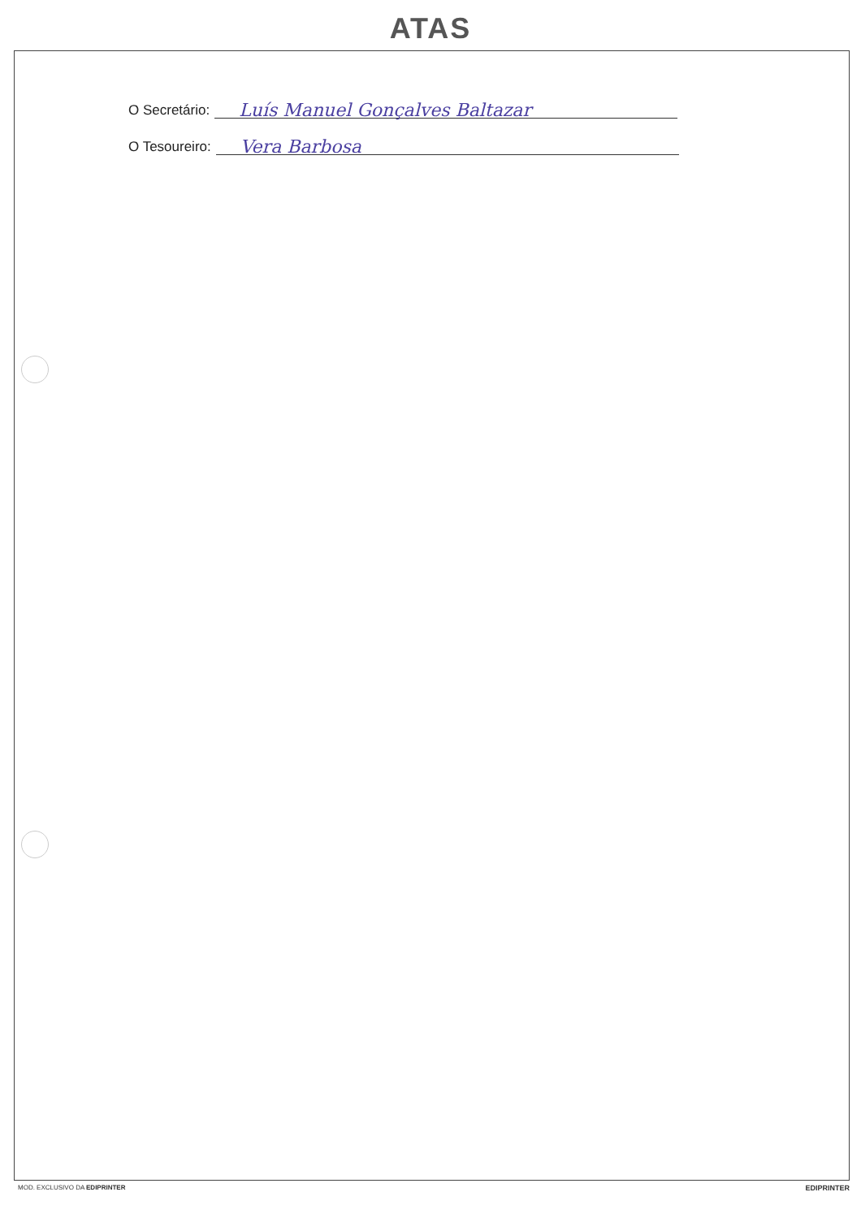ATAS
O Secretário: Luís Manuel Gonçalves Baltazar
O Tesoureiro: Vera Barbosa
MOD. EXCLUSIVO DA EDIPRINTER EDIPRINTER